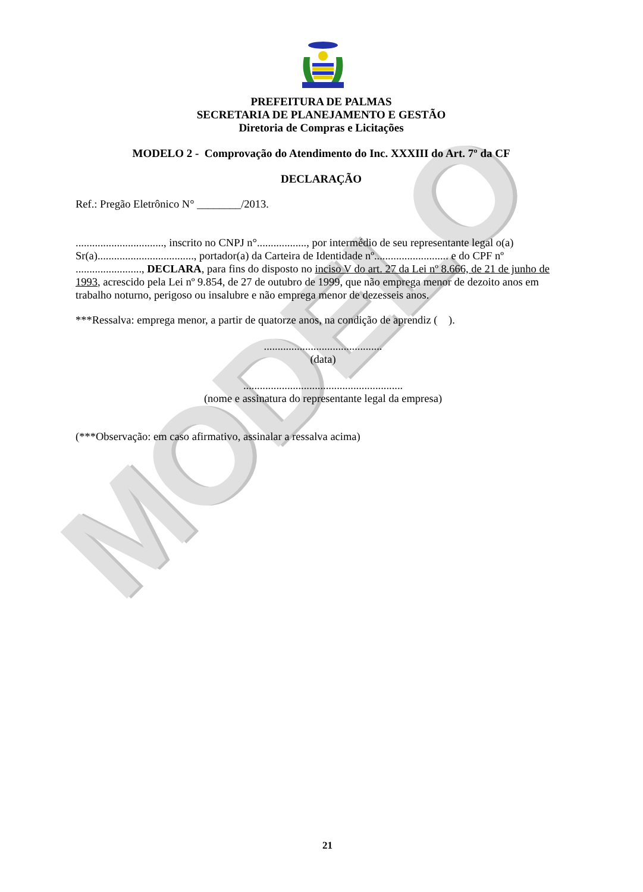MODELO
PREFEITURA DE PALMAS
SECRETARIA DE PLANEJAMENTO E GESTÃO
Diretoria de Compras e Licitações
MODELO 2 - Comprovação do Atendimento do Inc. XXXIII do Art. 7º da CF
DECLARAÇÃO
Ref.: Pregão Eletrônico N° ________/2013.
................................, inscrito no CNPJ n°.................., por intermédio de seu representante legal o(a) Sr(a)..................................., portador(a) da Carteira de Identidade nº........................... e do CPF nº ........................, DECLARA, para fins do disposto no inciso V do art. 27 da Lei nº 8.666, de 21 de junho de 1993, acrescido pela Lei nº 9.854, de 27 de outubro de 1999, que não emprega menor de dezoito anos em trabalho noturno, perigoso ou insalubre e não emprega menor de dezesseis anos.
***Ressalva: emprega menor, a partir de quatorze anos, na condição de aprendiz ( ).
...........................................
(data)
..........................................................
(nome e assinatura do representante legal da empresa)
(***Observação: em caso afirmativo, assinalar a ressalva acima)
21